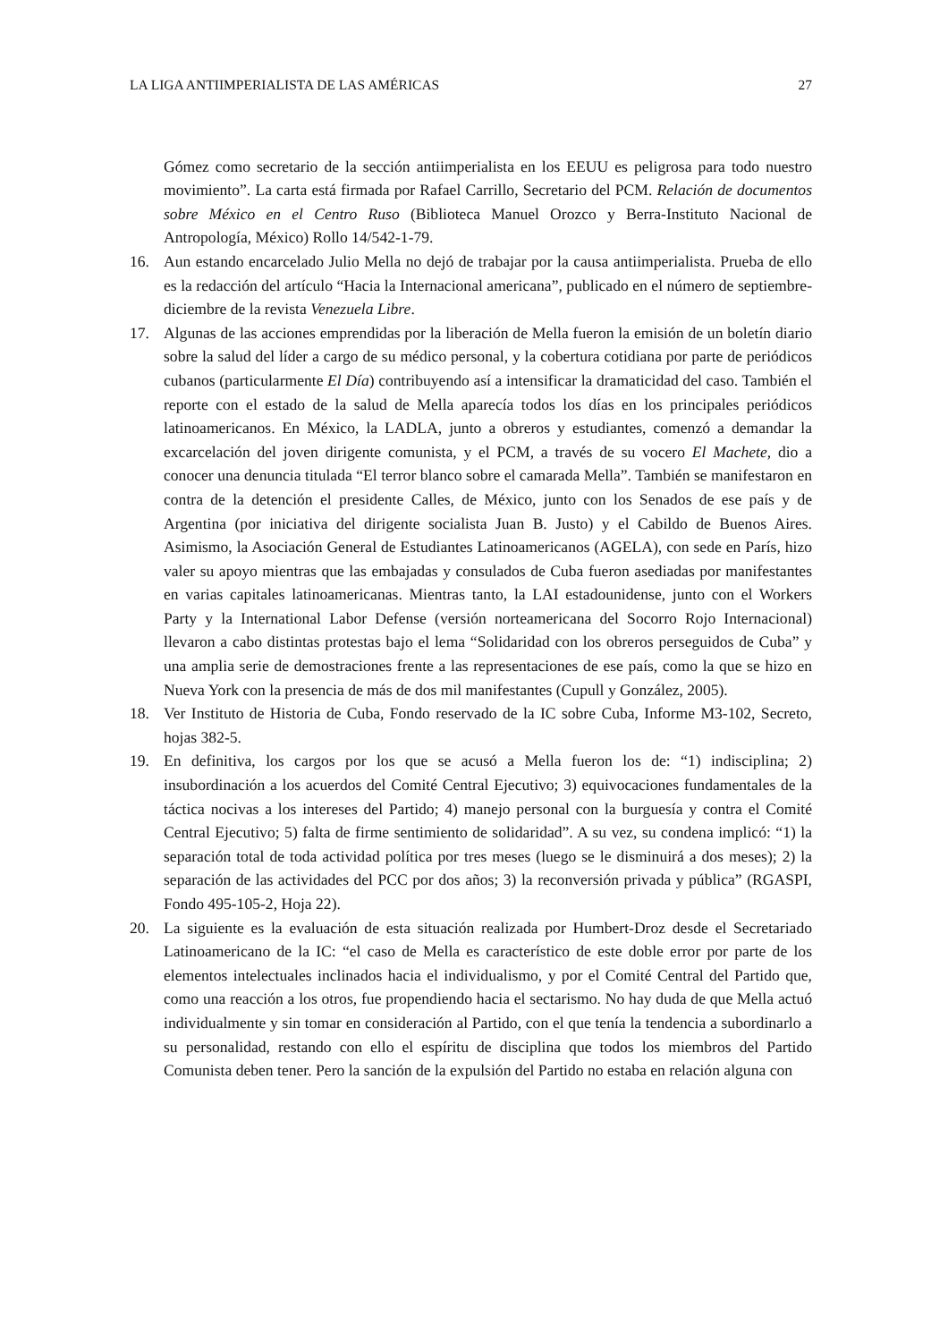LA LIGA ANTIIMPERIALISTA DE LAS AMÉRICAS 27
Gómez como secretario de la sección antiimperialista en los EEUU es peligrosa para todo nuestro movimiento”. La carta está firmada por Rafael Carrillo, Secretario del PCM. Relación de documentos sobre México en el Centro Ruso (Biblioteca Manuel Orozco y Berra-Instituto Nacional de Antropología, México) Rollo 14/542-1-79.
16. Aun estando encarcelado Julio Mella no dejó de trabajar por la causa antiimperialista. Prueba de ello es la redacción del artículo “Hacia la Internacional americana”, publicado en el número de septiembre-diciembre de la revista Venezuela Libre.
17. Algunas de las acciones emprendidas por la liberación de Mella fueron la emisión de un boletín diario sobre la salud del líder a cargo de su médico personal, y la cobertura cotidiana por parte de periódicos cubanos (particularmente El Día) contribuyendo así a intensificar la dramaticidad del caso. También el reporte con el estado de la salud de Mella aparecía todos los días en los principales periódicos latinoamericanos. En México, la LADLA, junto a obreros y estudiantes, comenzó a demandar la excarcelación del joven dirigente comunista, y el PCM, a través de su vocero El Machete, dio a conocer una denuncia titulada “El terror blanco sobre el camarada Mella”. También se manifestaron en contra de la detención el presidente Calles, de México, junto con los Senados de ese país y de Argentina (por iniciativa del dirigente socialista Juan B. Justo) y el Cabildo de Buenos Aires. Asimismo, la Asociación General de Estudiantes Latinoamericanos (AGELA), con sede en París, hizo valer su apoyo mientras que las embajadas y consulados de Cuba fueron asediadas por manifestantes en varias capitales latinoamericanas. Mientras tanto, la LAI estadounidense, junto con el Workers Party y la International Labor Defense (versión norteamericana del Socorro Rojo Internacional) llevaron a cabo distintas protestas bajo el lema “Solidaridad con los obreros perseguidos de Cuba” y una amplia serie de demostraciones frente a las representaciones de ese país, como la que se hizo en Nueva York con la presencia de más de dos mil manifestantes (Cupull y González, 2005).
18. Ver Instituto de Historia de Cuba, Fondo reservado de la IC sobre Cuba, Informe M3-102, Secreto, hojas 382-5.
19. En definitiva, los cargos por los que se acusó a Mella fueron los de: “1) indisciplina; 2) insubordinación a los acuerdos del Comité Central Ejecutivo; 3) equivocaciones fundamentales de la táctica nocivas a los intereses del Partido; 4) manejo personal con la burguesía y contra el Comité Central Ejecutivo; 5) falta de firme sentimiento de solidaridad”. A su vez, su condena implicó: “1) la separación total de toda actividad política por tres meses (luego se le disminuirá a dos meses); 2) la separación de las actividades del PCC por dos años; 3) la reconversión privada y pública” (RGASPI, Fondo 495-105-2, Hoja 22).
20. La siguiente es la evaluación de esta situación realizada por Humbert-Droz desde el Secretariado Latinoamericano de la IC: “el caso de Mella es característico de este doble error por parte de los elementos intelectuales inclinados hacia el individualismo, y por el Comité Central del Partido que, como una reacción a los otros, fue propendiendo hacia el sectarismo. No hay duda de que Mella actuó individualmente y sin tomar en consideración al Partido, con el que tenía la tendencia a subordinarlo a su personalidad, restando con ello el espíritu de disciplina que todos los miembros del Partido Comunista deben tener. Pero la sanción de la expulsión del Partido no estaba en relación alguna con